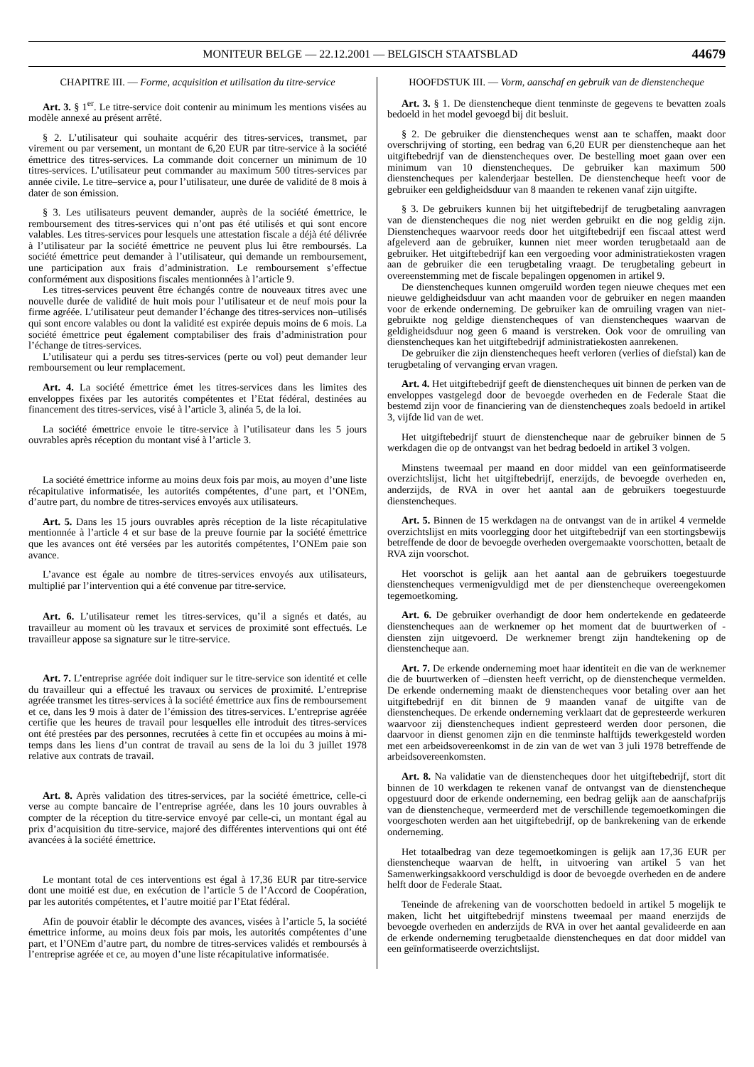MONITEUR BELGE — 22.12.2001 — BELGISCH STAATSBLAD 44679
CHAPITRE III. — Forme, acquisition et utilisation du titre-service
Art. 3. § 1<sup>er</sup>. Le titre-service doit contenir au minimum les mentions visées au modèle annexé au présent arrêté.
§ 2. L’utilisateur qui souhaite acquérir des titres-services, transmet, par virement ou par versement, un montant de 6,20 EUR par titre-service à la société émettrice des titres-services. La commande doit concerner un minimum de 10 titres-services. L’utilisateur peut commander au maximum 500 titres-services par année civile. Le titre–service a, pour l’utilisateur, une durée de validité de 8 mois à dater de son émission.
§ 3. Les utilisateurs peuvent demander, auprès de la société émettrice, le remboursement des titres-services qui n’ont pas été utilisés et qui sont encore valables. Les titres-services pour lesquels une attestation fiscale a déjà été délivrée à l’utilisateur par la société émettrice ne peuvent plus lui être remboursés. La société émettrice peut demander à l’utilisateur, qui demande un remboursement, une participation aux frais d’administration. Le remboursement s’effectue conformément aux dispositions fiscales mentionnées à l’article 9.
Les titres-services peuvent être échangés contre de nouveaux titres avec une nouvelle durée de validité de huit mois pour l’utilisateur et de neuf mois pour la firme agréée. L’utilisateur peut demander l’échange des titres-services non–utilisés qui sont encore valables ou dont la validité est expirée depuis moins de 6 mois. La société émettrice peut également comptabiliser des frais d’administration pour l’échange de titres-services.
L’utilisateur qui a perdu ses titres-services (perte ou vol) peut demander leur remboursement ou leur remplacement.
Art. 4. La société émettrice émet les titres-services dans les limites des enveloppes fixées par les autorités compétentes et l’Etat fédéral, destinées au financement des titres-services, visé à l’article 3, alinéa 5, de la loi.
La société émettrice envoie le titre-service à l’utilisateur dans les 5 jours ouvrables après réception du montant visé à l’article 3.
La société émettrice informe au moins deux fois par mois, au moyen d’une liste récapitulative informatisée, les autorités compétentes, d’une part, et l’ONEm, d’autre part, du nombre de titres-services envoyés aux utilisateurs.
Art. 5. Dans les 15 jours ouvrables après réception de la liste récapitulative mentionnée à l’article 4 et sur base de la preuve fournie par la société émettrice que les avances ont été versées par les autorités compétentes, l’ONEm paie son avance.
L’avance est égale au nombre de titres-services envoyés aux utilisateurs, multiplié par l’intervention qui a été convenue par titre-service.
Art. 6. L’utilisateur remet les titres-services, qu’il a signés et datés, au travailleur au moment où les travaux et services de proximité sont effectués. Le travailleur appose sa signature sur le titre-service.
Art. 7. L’entreprise agréée doit indiquer sur le titre-service son identité et celle du travailleur qui a effectué les travaux ou services de proximité. L’entreprise agréée transmet les titres-services à la société émettrice aux fins de remboursement et ce, dans les 9 mois à dater de l’émission des titres-services. L’entreprise agréée certifie que les heures de travail pour lesquelles elle introduit des titres-services ont été prestées par des personnes, recrutées à cette fin et occupées au moins à mi-temps dans les liens d’un contrat de travail au sens de la loi du 3 juillet 1978 relative aux contrats de travail.
Art. 8. Après validation des titres-services, par la société émettrice, celle-ci verse au compte bancaire de l’entreprise agréée, dans les 10 jours ouvrables à compter de la réception du titre-service envoyé par celle-ci, un montant égal au prix d’acquisition du titre-service, majoré des différentes interventions qui ont été avancées à la société émettrice.
Le montant total de ces interventions est égal à 17,36 EUR par titre-service dont une moitié est due, en exécution de l’article 5 de l’Accord de Coopération, par les autorités compétentes, et l’autre moitié par l’Etat fédéral.
Afin de pouvoir établir le décompte des avances, visées à l’article 5, la société émettrice informe, au moins deux fois par mois, les autorités compétentes d’une part, et l’ONEm d’autre part, du nombre de titres-services validés et remboursés à l’entreprise agréée et ce, au moyen d’une liste récapitulative informatisée.
HOOFDSTUK III. — Vorm, aanschaf en gebruik van de dienstencheque
Art. 3. § 1. De dienstencheque dient tenminste de gegevens te bevatten zoals bedoeld in het model gevoegd bij dit besluit.
§ 2. De gebruiker die dienstencheques wenst aan te schaffen, maakt door overschrijving of storting, een bedrag van 6,20 EUR per dienstencheque aan het uitgiftebedrijf van de dienstencheques over. De bestelling moet gaan over een minimum van 10 dienstencheques. De gebruiker kan maximum 500 dienstencheques per kalenderjaar bestellen. De dienstencheque heeft voor de gebruiker een geldigheidsduur van 8 maanden te rekenen vanaf zijn uitgifte.
§ 3. De gebruikers kunnen bij het uitgiftebedrijf de terugbetaling aanvragen van de dienstencheques die nog niet werden gebruikt en die nog geldig zijn. Dienstencheques waarvoor reeds door het uitgiftebedrijf een fiscaal attest werd afgeleverd aan de gebruiker, kunnen niet meer worden terugbetaald aan de gebruiker. Het uitgiftebedrijf kan een vergoeding voor administratiekosten vragen aan de gebruiker die een terugbetaling vraagt. De terugbetaling gebeurt in overeenstemming met de fiscale bepalingen opgenomen in artikel 9.
De dienstencheques kunnen omgeruild worden tegen nieuwe cheques met een nieuwe geldigheidsduur van acht maanden voor de gebruiker en negen maanden voor de erkende onderneming. De gebruiker kan de omruiling vragen van niet-gebruikte nog geldige dienstencheques of van dienstencheques waarvan de geldigheidsduur nog geen 6 maand is verstreken. Ook voor de omruiling van dienstencheques kan het uitgiftebedrijf administratiekosten aanrekenen.
De gebruiker die zijn dienstencheques heeft verloren (verlies of diefstal) kan de terugbetaling of vervanging ervan vragen.
Art. 4. Het uitgiftebedrijf geeft de dienstencheques uit binnen de perken van de enveloppes vastgelegd door de bevoegde overheden en de Federale Staat die bestemd zijn voor de financiering van de dienstencheques zoals bedoeld in artikel 3, vijfde lid van de wet.
Het uitgiftebedrijf stuurt de dienstencheque naar de gebruiker binnen de 5 werkdagen die op de ontvangst van het bedrag bedoeld in artikel 3 volgen.
Minstens tweemaal per maand en door middel van een geïnformatiseerde overzichtslijst, licht het uitgiftebedrijf, enerzijds, de bevoegde overheden en, anderzijds, de RVA in over het aantal aan de gebruikers toegestuurde dienstencheques.
Art. 5. Binnen de 15 werkdagen na de ontvangst van de in artikel 4 vermelde overzichtslijst en mits voorlegging door het uitgiftebedrijf van een stortingsbewijs betreffende de door de bevoegde overheden overgemaakte voorschotten, betaalt de RVA zijn voorschot.
Het voorschot is gelijk aan het aantal aan de gebruikers toegestuurde dienstencheques vermenigvuldigd met de per dienstencheque overeengekomen tegemoetkoming.
Art. 6. De gebruiker overhandigt de door hem ondertekende en gedateerde dienstencheques aan de werknemer op het moment dat de buurtwerken of -diensten zijn uitgevoerd. De werknemer brengt zijn handtekening op de dienstencheque aan.
Art. 7. De erkende onderneming moet haar identiteit en die van de werknemer die de buurtwerken of –diensten heeft verricht, op de dienstencheque vermelden. De erkende onderneming maakt de dienstencheques voor betaling over aan het uitgiftebedrijf en dit binnen de 9 maanden vanaf de uitgifte van de dienstencheques. De erkende onderneming verklaart dat de gepresteerde werkuren waarvoor zij dienstencheques indient gepresteerd werden door personen, die daarvoor in dienst genomen zijn en die tenminste halftijds tewerkgesteld worden met een arbeidsovereenkomst in de zin van de wet van 3 juli 1978 betreffende de arbeidsovereenkomsten.
Art. 8. Na validatie van de dienstencheques door het uitgiftebedrijf, stort dit binnen de 10 werkdagen te rekenen vanaf de ontvangst van de dienstencheque opgestuurd door de erkende onderneming, een bedrag gelijk aan de aanschafprijs van de dienstencheque, vermeerderd met de verschillende tegemoetkomingen die voorgeschoten werden aan het uitgiftebedrijf, op de bankrekening van de erkende onderneming.
Het totaalbedrag van deze tegemoetkomingen is gelijk aan 17,36 EUR per dienstencheque waarvan de helft, in uitvoering van artikel 5 van het Samenwerkingsakkoord verschuldigd is door de bevoegde overheden en de andere helft door de Federale Staat.
Teneinde de afrekening van de voorschotten bedoeld in artikel 5 mogelijk te maken, licht het uitgiftebedrijf minstens tweemaal per maand enerzijds de bevoegde overheden en anderzijds de RVA in over het aantal gevalideerde en aan de erkende onderneming terugbetaalde dienstencheques en dat door middel van een geïnformatiseerde overzichtslijst.